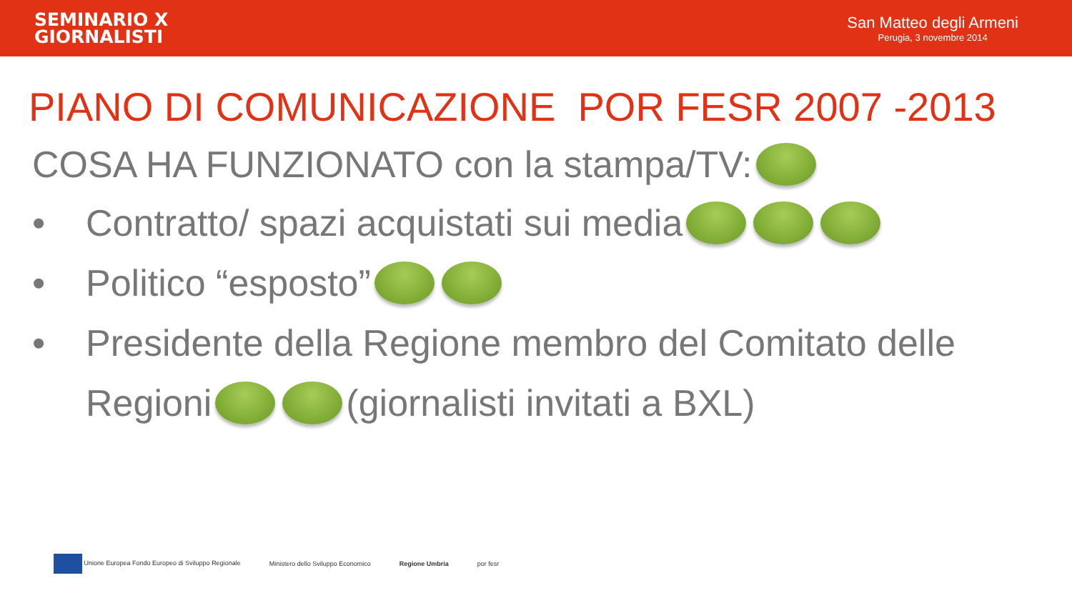SEMINARIO X
GIORNALISTI
San Matteo degli Armeni
Perugia, 3 novembre 2014
PIANO DI COMUNICAZIONE POR FESR 2007 -2013
COSA HA FUNZIONATO con la stampa/TV:
• Contratto/ spazi acquistati sui media
• Politico “esposto”
• Presidente della Regione membro del Comitato delle
Regioni (giornalisti invitati a BXL)
Unione Europea Fondo Europeo di Sviluppo Regionale Ministero dello Sviluppo Economico Regione Umbria por fesr